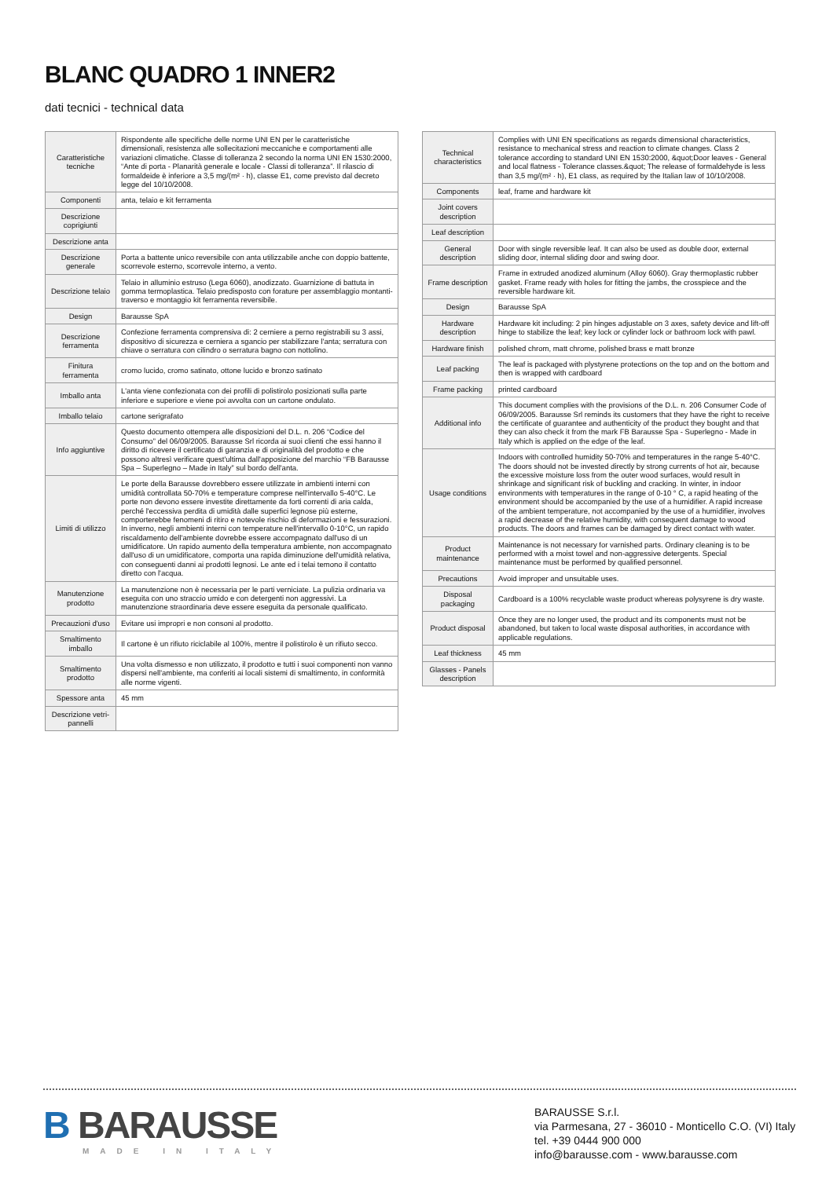BLANC QUADRO 1 INNER2
dati tecnici - technical data
| Caratteristiche tecniche | Rispondente alle specifiche delle norme UNI EN per le caratteristiche dimensionali, resistenza alle sollecitazioni meccaniche e comportamenti alle variazioni climatiche. Classe di tolleranza 2 secondo la norma UNI EN 1530:2000, “Ante di porta - Planarità generale e locale - Classi di tolleranza”. Il rilascio di formaldeide è inferiore a 3,5 mg/(m² · h), classe E1, come previsto dal decreto legge del 10/10/2008. |
| Componenti | anta, telaio e kit ferramenta |
| Descrizione coprigiunti | |
| Descrizione anta | |
| Descrizione generale | Porta a battente unico reversibile con anta utilizzabile anche con doppio battente, scorrevole esterno, scorrevole interno, a vento. |
| Descrizione telaio | Telaio in alluminio estruso (Lega 6060), anodizzato. Guarnizione di battuta in gomma termoplastica. Telaio predisposto con forature per assemblaggio montanti-traverso e montaggio kit ferramenta reversibile. |
| Design | Barausse SpA |
| Descrizione ferramenta | Confezione ferramenta comprensiva di: 2 cerniere a perno registrabili su 3 assi, dispositivo di sicurezza e cerniera a sgancio per stabilizzare l'anta; serratura con chiave o serratura con cilindro o serratura bagno con nottolino. |
| Finitura ferramenta | cromo lucido, cromo satinato, ottone lucido e bronzo satinato |
| Imballo anta | L'anta viene confezionata con dei profili di polistirolo posizionati sulla parte inferiore e superiore e viene poi avvolta con un cartone ondulato. |
| Imballo telaio | cartone serigrafato |
| Info aggiuntive | Questo documento ottempera alle disposizioni del D.L. n. 206 “Codice del Consumo” del 06/09/2005. Barausse Srl ricorda ai suoi clienti che essi hanno il diritto di ricevere il certificato di garanzia e di originalità del prodotto e che possono altresì verificare quest'ultima dall'apposizione del marchio “FB Barausse Spa – Superlegno – Made in Italy” sul bordo dell'anta. |
| Limiti di utilizzo | Le porte della Barausse dovrebbero essere utilizzate in ambienti interni con umidità controllata 50-70% e temperature comprese nell'intervallo 5-40°C. Le porte non devono essere investite direttamente da forti correnti di aria calda, perché l'eccessiva perdita di umidità dalle superfici legnose più esterne, comporterebbe fenomeni di ritiro e notevole rischio di deformazioni e fessurazioni. In inverno, negli ambienti interni con temperature nell'intervallo 0-10°C, un rapido riscaldamento dell'ambiente dovrebbe essere accompagnato dall'uso di un umidificatore. Un rapido aumento della temperatura ambiente, non accompagnato dall'uso di un umidificatore, comporta una rapida diminuzione dell'umidità relativa, con conseguenti danni ai prodotti legnosi. Le ante ed i telai temono il contatto diretto con l'acqua. |
| Manutenzione prodotto | La manutenzione non è necessaria per le parti verniciate. La pulizia ordinaria va eseguita con uno straccio umido e con detergenti non aggressivi. La manutenzione straordinaria deve essere eseguita da personale qualificato. |
| Precauzioni d'uso | Evitare usi impropri e non consoni al prodotto. |
| Smaltimento imballo | Il cartone è un rifiuto riciclabile al 100%, mentre il polistirolo è un rifiuto secco. |
| Smaltimento prodotto | Una volta dismesso e non utilizzato, il prodotto e tutti i suoi componenti non vanno dispersi nell'ambiente, ma conferiti ai locali sistemi di smaltimento, in conformità alle norme vigenti. |
| Spessore anta | 45 mm |
| Descrizione vetri-pannelli | |
| Technical characteristics | Complies with UNI EN specifications as regards dimensional characteristics, resistance to mechanical stress and reaction to climate changes. Class 2 tolerance according to standard UNI EN 1530:2000, &quot;Door leaves - General and local flatness - Tolerance classes.&quot; The release of formaldehyde is less than 3,5 mg/(m² · h), E1 class, as required by the Italian law of 10/10/2008. |
| Components | leaf, frame and hardware kit |
| Joint covers description | |
| Leaf description | |
| General description | Door with single reversible leaf. It can also be used as double door, external sliding door, internal sliding door and swing door. |
| Frame description | Frame in extruded anodized aluminum (Alloy 6060). Gray thermoplastic rubber gasket. Frame ready with holes for fitting the jambs, the crosspiece and the reversible hardware kit. |
| Design | Barausse SpA |
| Hardware description | Hardware kit including: 2 pin hinges adjustable on 3 axes, safety device and lift-off hinge to stabilize the leaf; key lock or cylinder lock or bathroom lock with pawl. |
| Hardware finish | polished chrom, matt chrome, polished brass e matt bronze |
| Leaf packing | The leaf is packaged with plystyrene protections on the top and on the bottom and then is wrapped with cardboard |
| Frame packing | printed cardboard |
| Additional info | This document complies with the provisions of the D.L. n. 206 Consumer Code of 06/09/2005. Barausse Srl reminds its customers that they have the right to receive the certificate of guarantee and authenticity of the product they bought and that they can also check it from the mark FB Barausse Spa - Superlegno - Made in Italy which is applied on the edge of the leaf. |
| Usage conditions | Indoors with controlled humidity 50-70% and temperatures in the range 5-40°C. The doors should not be invested directly by strong currents of hot air, because the excessive moisture loss from the outer wood surfaces, would result in shrinkage and significant risk of buckling and cracking. In winter, in indoor environments with temperatures in the range of 0-10 ° C, a rapid heating of the environment should be accompanied by the use of a humidifier. A rapid increase of the ambient temperature, not accompanied by the use of a humidifier, involves a rapid decrease of the relative humidity, with consequent damage to wood products. The doors and frames can be damaged by direct contact with water. |
| Product maintenance | Maintenance is not necessary for varnished parts. Ordinary cleaning is to be performed with a moist towel and non-aggressive detergents. Special maintenance must be performed by qualified personnel. |
| Precautions | Avoid improper and unsuitable uses. |
| Disposal packaging | Cardboard is a 100% recyclable waste product whereas polysyrene is dry waste. |
| Product disposal | Once they are no longer used, the product and its components must not be abandoned, but taken to local waste disposal authorities, in accordance with applicable regulations. |
| Leaf thickness | 45 mm |
| Glasses - Panels description | |
B BARAUSSE
MADE IN ITALY
BARAUSSE S.r.l.
via Parmesana, 27 - 36010 - Monticello C.O. (VI) Italy
tel. +39 0444 900 000
info@barausse.com - www.barausse.com